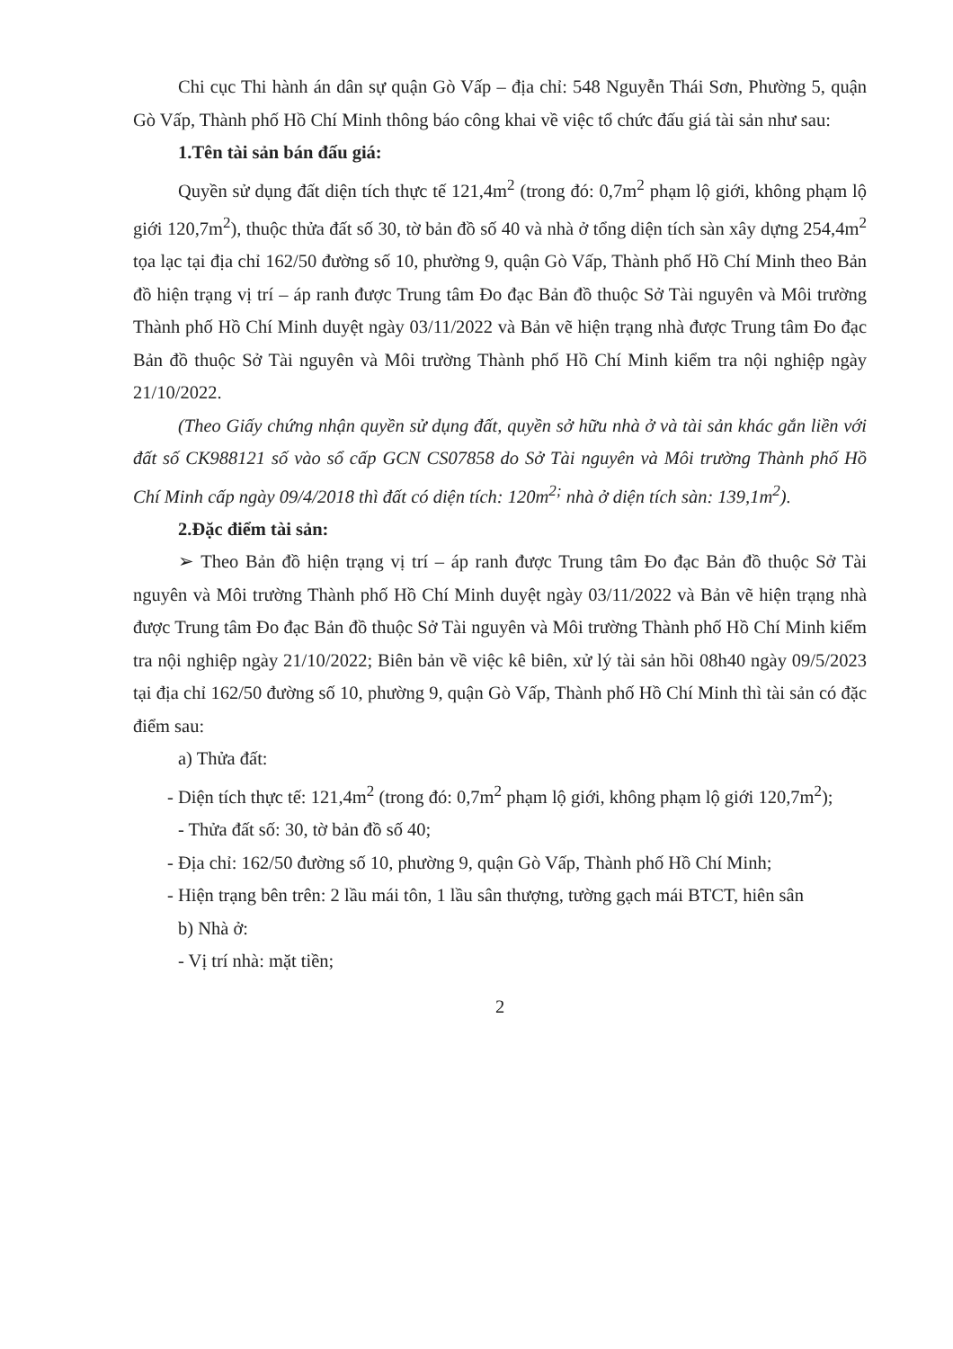Chi cục Thi hành án dân sự quận Gò Vấp – địa chỉ: 548 Nguyễn Thái Sơn, Phường 5, quận Gò Vấp, Thành phố Hồ Chí Minh thông báo công khai về việc tổ chức đấu giá tài sản như sau:
1.Tên tài sản bán đấu giá:
Quyền sử dụng đất diện tích thực tế 121,4m<sup>2</sup> (trong đó: 0,7m<sup>2</sup> phạm lộ giới, không phạm lộ giới 120,7m<sup>2</sup>), thuộc thửa đất số 30, tờ bản đồ số 40 và nhà ở tổng diện tích sàn xây dựng 254,4m<sup>2</sup> tọa lạc tại địa chỉ 162/50 đường số 10, phường 9, quận Gò Vấp, Thành phố Hồ Chí Minh theo Bản đồ hiện trạng vị trí – áp ranh được Trung tâm Đo đạc Bản đồ thuộc Sở Tài nguyên và Môi trường Thành phố Hồ Chí Minh duyệt ngày 03/11/2022 và Bản vẽ hiện trạng nhà được Trung tâm Đo đạc Bản đồ thuộc Sở Tài nguyên và Môi trường Thành phố Hồ Chí Minh kiểm tra nội nghiệp ngày 21/10/2022.
(Theo Giấy chứng nhận quyền sử dụng đất, quyền sở hữu nhà ở và tài sản khác gắn liền với đất số CK988121 số vào sổ cấp GCN CS07858 do Sở Tài nguyên và Môi trường Thành phố Hồ Chí Minh cấp ngày 09/4/2018 thì đất có diện tích: 120m<sup>2;</sup> nhà ở diện tích sàn: 139,1m<sup>2</sup>).
2.Đặc điểm tài sản:
➢ Theo Bản đồ hiện trạng vị trí – áp ranh được Trung tâm Đo đạc Bản đồ thuộc Sở Tài nguyên và Môi trường Thành phố Hồ Chí Minh duyệt ngày 03/11/2022 và Bản vẽ hiện trạng nhà được Trung tâm Đo đạc Bản đồ thuộc Sở Tài nguyên và Môi trường Thành phố Hồ Chí Minh kiểm tra nội nghiệp ngày 21/10/2022; Biên bản về việc kê biên, xử lý tài sản hồi 08h40 ngày 09/5/2023 tại địa chỉ 162/50 đường số 10, phường 9, quận Gò Vấp, Thành phố Hồ Chí Minh thì tài sản có đặc điểm sau:
a) Thửa đất:
- Diện tích thực tế: 121,4m<sup>2</sup> (trong đó: 0,7m<sup>2</sup> phạm lộ giới, không phạm lộ giới 120,7m<sup>2</sup>);
- Thửa đất số: 30, tờ bản đồ số 40;
- Địa chỉ: 162/50 đường số 10, phường 9, quận Gò Vấp, Thành phố Hồ Chí Minh;
- Hiện trạng bên trên: 2 lầu mái tôn, 1 lầu sân thượng, tường gạch mái BTCT, hiên sân
b) Nhà ở:
- Vị trí nhà: mặt tiền;
2